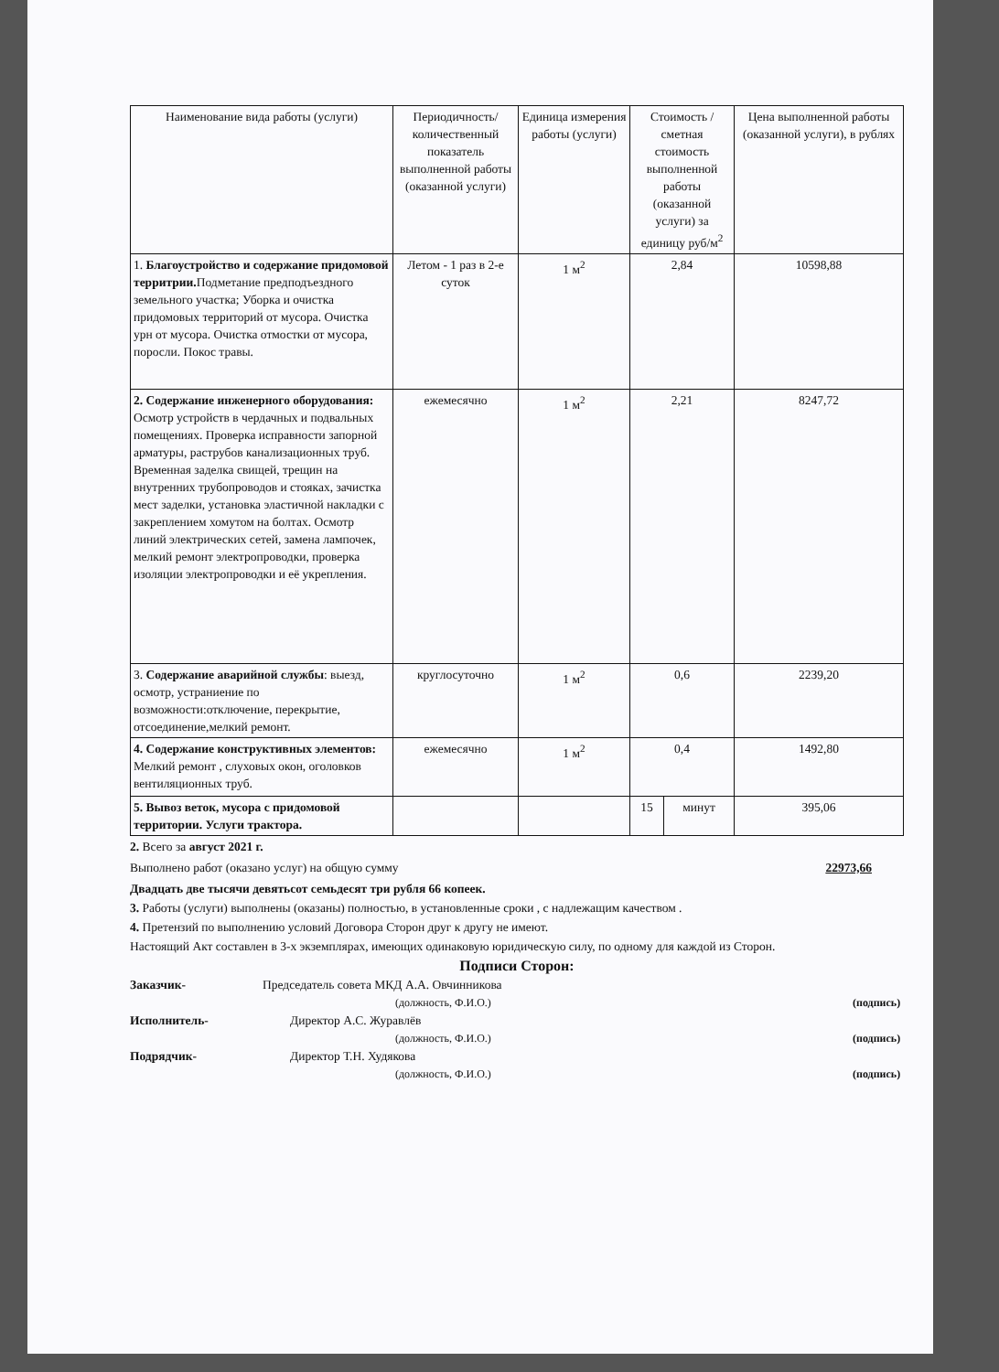| Наименование вида работы (услуги) | Периодичность/ количественный показатель выполненной работы (оказанной услуги) | Единица измерения работы (услуги) | Стоимость / сметная стоимость выполненной работы (оказанной услуги) за единицу руб/м<sup>2</sup> | | Цена выполненной работы (оказанной услуги), в рублях |
| --- | --- | --- | --- | --- | --- |
| 1. Благоустройство и содержание придомовой территрии. Подметание предподъездного земельного участка; Уборка и очистка придомовых территорий от мусора. Очистка урн от мусора. Очистка отмостки от мусора, поросли. Покос травы. | Летом - 1 раз в 2-е суток | 1 м<sup>2</sup> | 2,84 | | 10598,88 |
| 2. Содержание инженерного оборудования: Осмотр устройств в чердачных и подвальных помещениях. Проверка исправности запорной арматуры, раструбов канализационных труб. Временная заделка свищей, трещин на внутренних трубопроводов и стояках, зачистка мест заделки, установка эластичной накладки с закреплением хомутом на болтах. Осмотр линий электрических сетей, замена лампочек, мелкий ремонт электропроводки, проверка изоляции электропроводки и её укрепления. | ежемесячно | 1 м<sup>2</sup> | 2,21 | | 8247,72 |
| 3. Содержание аварийной службы : выезд, осмотр, устраниение по возможности:отключение, перекрытие, отсоединение,мелкий ремонт. | круглосуточно | 1 м<sup>2</sup> | 0,6 | | 2239,20 |
| 4. Содержание конструктивных элементов: Мелкий ремонт , слуховых окон, оголовков вентиляционных труб. | ежемесячно | 1 м<sup>2</sup> | 0,4 | | 1492,80 |
| 5. Вывоз веток, мусора с придомовой территории. Услуги трактора. | | | 15 | минут | 395,06 |
2. Всего за август 2021 г.
Выполнено работ (оказано услуг) на общую сумму 22973,66
Двадцать две тысячи девятьсот семьдесят три рубля 66 копеек.
3. Работы (услуги) выполнены (оказаны) полностью, в установленные сроки , с надлежащим качеством .
4. Претензий по выполнению условий Договора Сторон друг к другу не имеют.
Настоящий Акт составлен в 3-х экземплярах, имеющих одинаковую юридическую силу, по одному для каждой из Сторон.
Подписи Сторон:
Заказчик- Председатель совета МКД А.А. Овчинникова
(должность, Ф.И.О.) (подпись)
Исполнитель- Директор А.С. Журавлёв
(должность, Ф.И.О.) (подпись)
Подрядчик- Директор Т.Н. Худякова
(должность, Ф.И.О.) (подпись)